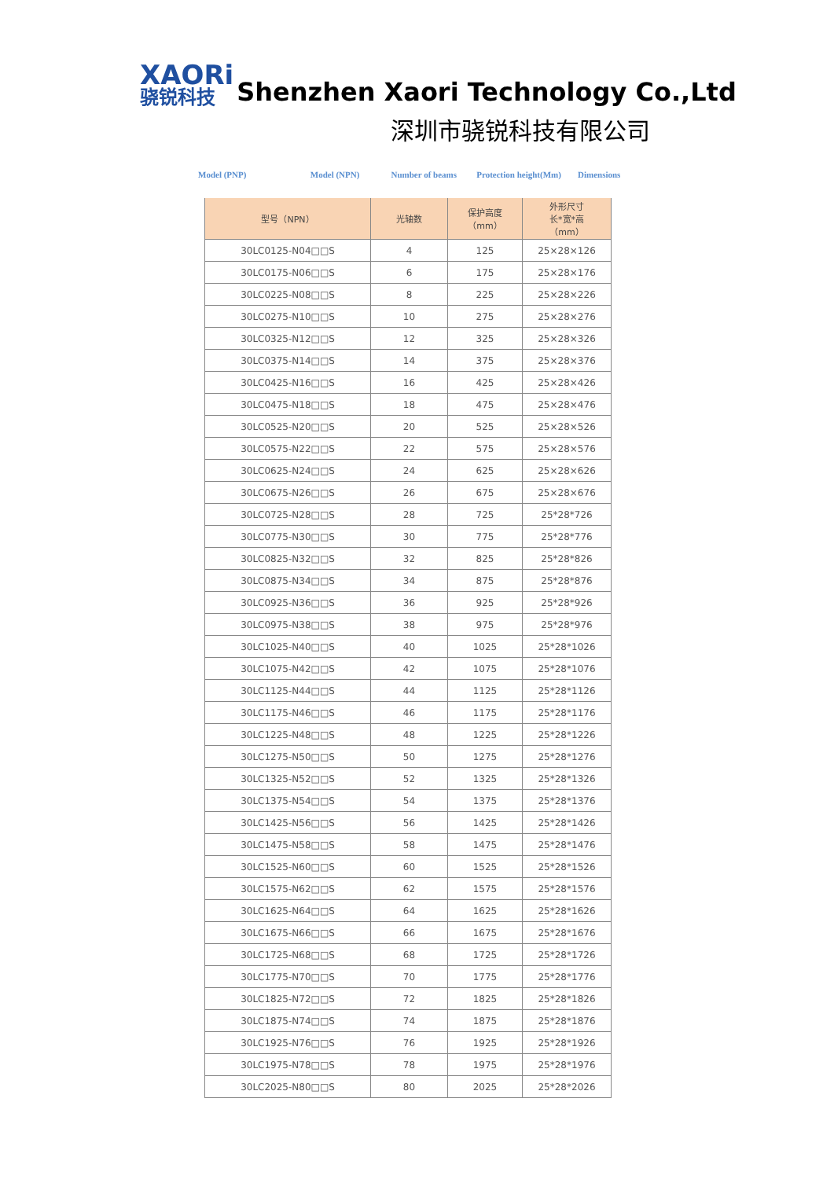XAORi
骁锐科技
Shenzhen Xaori Technology Co.,Ltd
深圳市骁锐科技有限公司
Model (PNP) Model (NPN) Number of beams Protection height(Mm) Dimensions
| 型号（NPN） | 光轴数 | 保护高度 （mm） | 外形尺寸 长*宽*高 （mm） |
| --- | --- | --- | --- |
| 30LC0125-N04□□S | 4 | 125 | 25×28×126 |
| 30LC0175-N06□□S | 6 | 175 | 25×28×176 |
| 30LC0225-N08□□S | 8 | 225 | 25×28×226 |
| 30LC0275-N10□□S | 10 | 275 | 25×28×276 |
| 30LC0325-N12□□S | 12 | 325 | 25×28×326 |
| 30LC0375-N14□□S | 14 | 375 | 25×28×376 |
| 30LC0425-N16□□S | 16 | 425 | 25×28×426 |
| 30LC0475-N18□□S | 18 | 475 | 25×28×476 |
| 30LC0525-N20□□S | 20 | 525 | 25×28×526 |
| 30LC0575-N22□□S | 22 | 575 | 25×28×576 |
| 30LC0625-N24□□S | 24 | 625 | 25×28×626 |
| 30LC0675-N26□□S | 26 | 675 | 25×28×676 |
| 30LC0725-N28□□S | 28 | 725 | 25*28*726 |
| 30LC0775-N30□□S | 30 | 775 | 25*28*776 |
| 30LC0825-N32□□S | 32 | 825 | 25*28*826 |
| 30LC0875-N34□□S | 34 | 875 | 25*28*876 |
| 30LC0925-N36□□S | 36 | 925 | 25*28*926 |
| 30LC0975-N38□□S | 38 | 975 | 25*28*976 |
| 30LC1025-N40□□S | 40 | 1025 | 25*28*1026 |
| 30LC1075-N42□□S | 42 | 1075 | 25*28*1076 |
| 30LC1125-N44□□S | 44 | 1125 | 25*28*1126 |
| 30LC1175-N46□□S | 46 | 1175 | 25*28*1176 |
| 30LC1225-N48□□S | 48 | 1225 | 25*28*1226 |
| 30LC1275-N50□□S | 50 | 1275 | 25*28*1276 |
| 30LC1325-N52□□S | 52 | 1325 | 25*28*1326 |
| 30LC1375-N54□□S | 54 | 1375 | 25*28*1376 |
| 30LC1425-N56□□S | 56 | 1425 | 25*28*1426 |
| 30LC1475-N58□□S | 58 | 1475 | 25*28*1476 |
| 30LC1525-N60□□S | 60 | 1525 | 25*28*1526 |
| 30LC1575-N62□□S | 62 | 1575 | 25*28*1576 |
| 30LC1625-N64□□S | 64 | 1625 | 25*28*1626 |
| 30LC1675-N66□□S | 66 | 1675 | 25*28*1676 |
| 30LC1725-N68□□S | 68 | 1725 | 25*28*1726 |
| 30LC1775-N70□□S | 70 | 1775 | 25*28*1776 |
| 30LC1825-N72□□S | 72 | 1825 | 25*28*1826 |
| 30LC1875-N74□□S | 74 | 1875 | 25*28*1876 |
| 30LC1925-N76□□S | 76 | 1925 | 25*28*1926 |
| 30LC1975-N78□□S | 78 | 1975 | 25*28*1976 |
| 30LC2025-N80□□S | 80 | 2025 | 25*28*2026 |